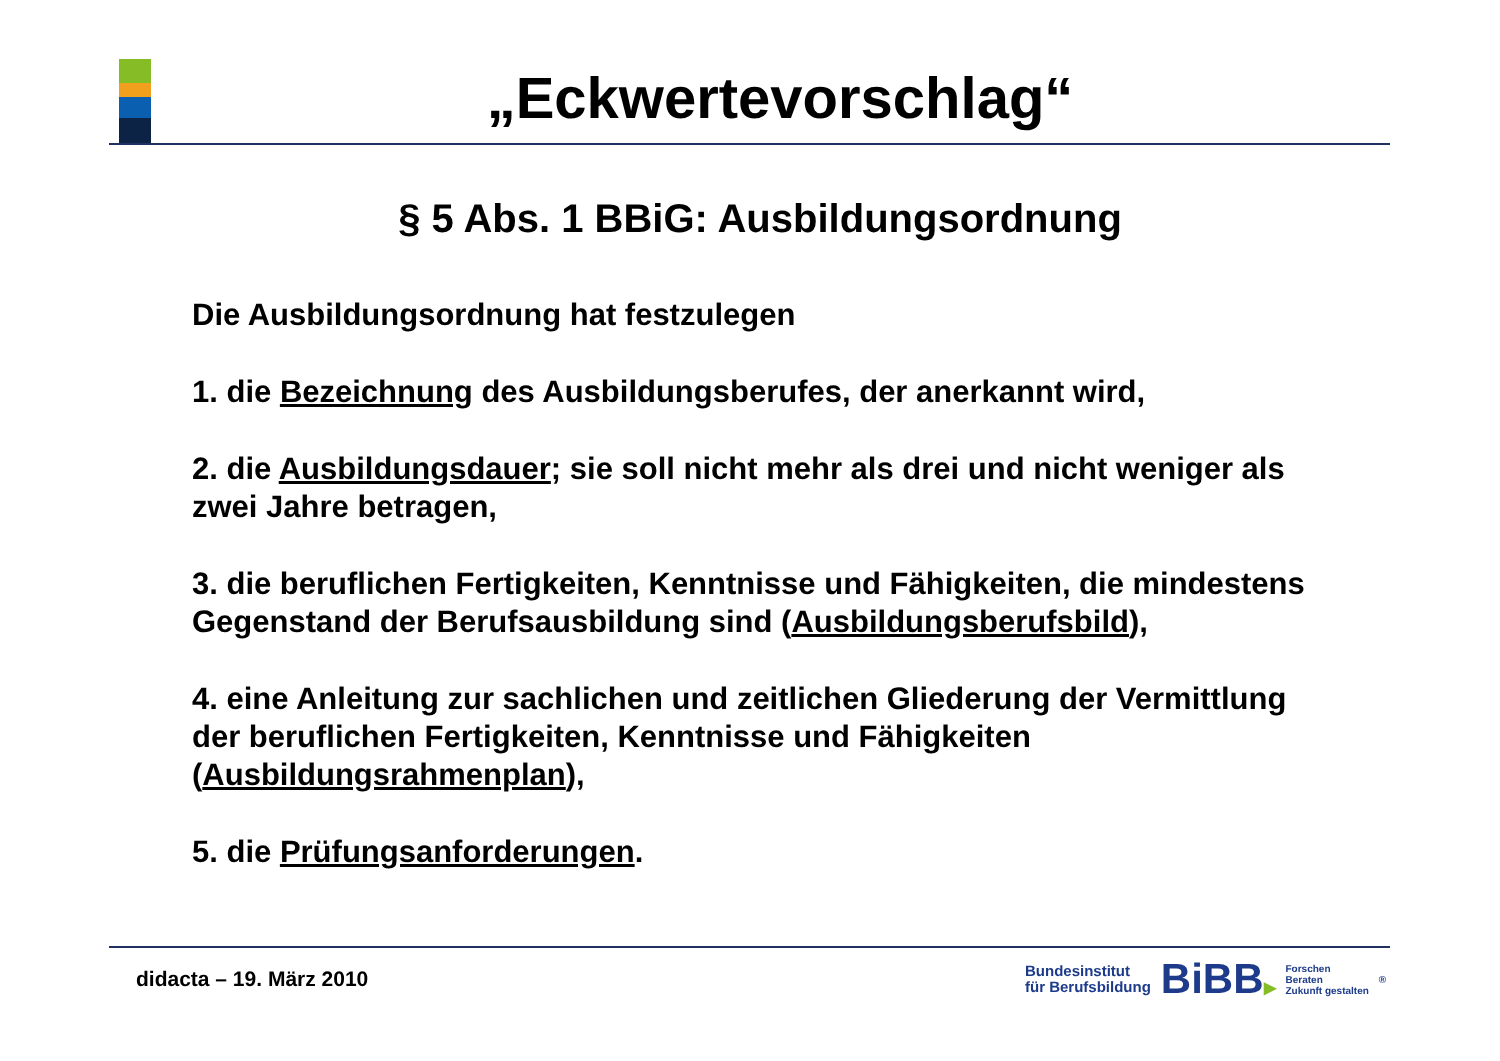„Eckwertevorschlag“
§ 5 Abs. 1 BBiG: Ausbildungsordnung
Die Ausbildungsordnung hat festzulegen
1. die Bezeichnung des Ausbildungsberufes, der anerkannt wird,
2. die Ausbildungsdauer; sie soll nicht mehr als drei und nicht weniger als zwei Jahre betragen,
3. die beruflichen Fertigkeiten, Kenntnisse und Fähigkeiten, die mindestens Gegenstand der Berufsausbildung sind (Ausbildungsberufsbild),
4. eine Anleitung zur sachlichen und zeitlichen Gliederung der Vermittlung der beruflichen Fertigkeiten, Kenntnisse und Fähigkeiten (Ausbildungsrahmenplan),
5. die Prüfungsanforderungen.
didacta – 19. März 2010
Bundesinstitut
für Berufsbildung
BiBB▶
Forschen
Beraten
Zukunft gestalten
®